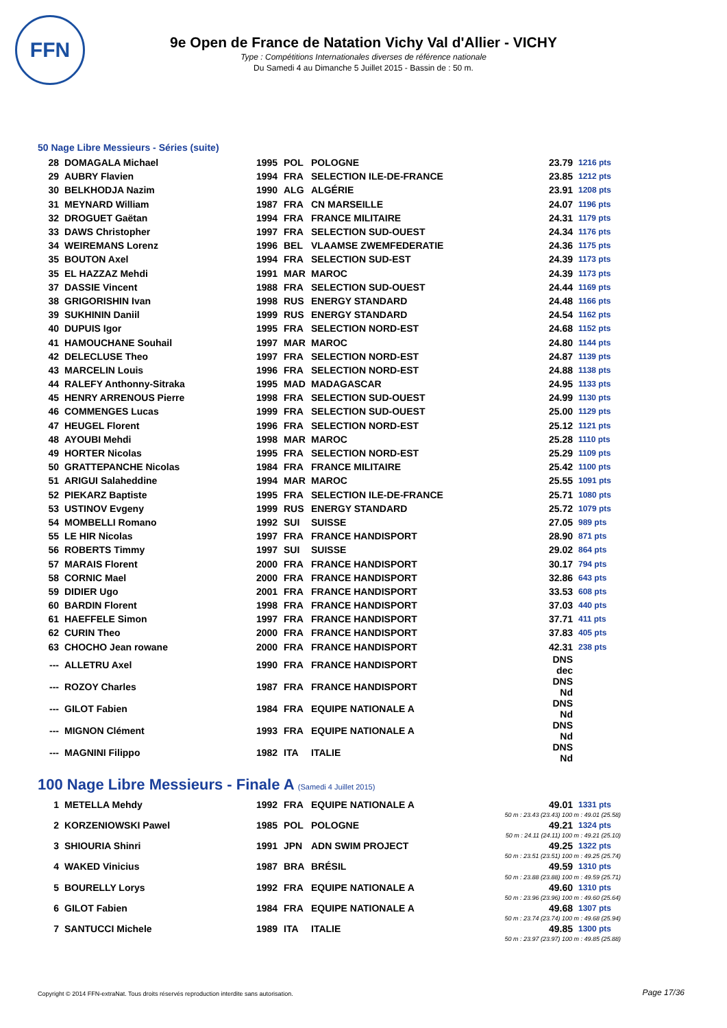FFN
9e Open de France de Natation Vichy Val d'Allier - VICHY
Type : Compétitions Internationales diverses de référence nationale
Du Samedi 4 au Dimanche 5 Juillet 2015 - Bassin de : 50 m.
50 Nage Libre Messieurs - Séries (suite)
| 28 | DOMAGALA Michael | 1995 | POL | POLOGNE | 23.79 | 1216 pts |
| 29 | AUBRY Flavien | 1994 | FRA | SELECTION ILE-DE-FRANCE | 23.85 | 1212 pts |
| 30 | BELKHODJA Nazim | 1990 | ALG | ALGÉRIE | 23.91 | 1208 pts |
| 31 | MEYNARD William | 1987 | FRA | CN MARSEILLE | 24.07 | 1196 pts |
| 32 | DROGUET Gaëtan | 1994 | FRA | FRANCE MILITAIRE | 24.31 | 1179 pts |
| 33 | DAWS Christopher | 1997 | FRA | SELECTION SUD-OUEST | 24.34 | 1176 pts |
| 34 | WEIREMANS Lorenz | 1996 | BEL | VLAAMSE ZWEMFEDERATIE | 24.36 | 1175 pts |
| 35 | BOUTON Axel | 1994 | FRA | SELECTION SUD-EST | 24.39 | 1173 pts |
| 35 | EL HAZZAZ Mehdi | 1991 | MAR | MAROC | 24.39 | 1173 pts |
| 37 | DASSIE Vincent | 1988 | FRA | SELECTION SUD-OUEST | 24.44 | 1169 pts |
| 38 | GRIGORISHIN Ivan | 1998 | RUS | ENERGY STANDARD | 24.48 | 1166 pts |
| 39 | SUKHININ Daniil | 1999 | RUS | ENERGY STANDARD | 24.54 | 1162 pts |
| 40 | DUPUIS Igor | 1995 | FRA | SELECTION NORD-EST | 24.68 | 1152 pts |
| 41 | HAMOUCHANE Souhail | 1997 | MAR | MAROC | 24.80 | 1144 pts |
| 42 | DELECLUSE Theo | 1997 | FRA | SELECTION NORD-EST | 24.87 | 1139 pts |
| 43 | MARCELIN Louis | 1996 | FRA | SELECTION NORD-EST | 24.88 | 1138 pts |
| 44 | RALEFY Anthonny-Sitraka | 1995 | MAD | MADAGASCAR | 24.95 | 1133 pts |
| 45 | HENRY ARRENOUS Pierre | 1998 | FRA | SELECTION SUD-OUEST | 24.99 | 1130 pts |
| 46 | COMMENGES Lucas | 1999 | FRA | SELECTION SUD-OUEST | 25.00 | 1129 pts |
| 47 | HEUGEL Florent | 1996 | FRA | SELECTION NORD-EST | 25.12 | 1121 pts |
| 48 | AYOUBI Mehdi | 1998 | MAR | MAROC | 25.28 | 1110 pts |
| 49 | HORTER Nicolas | 1995 | FRA | SELECTION NORD-EST | 25.29 | 1109 pts |
| 50 | GRATTEPANCHE Nicolas | 1984 | FRA | FRANCE MILITAIRE | 25.42 | 1100 pts |
| 51 | ARIGUI Salaheddine | 1994 | MAR | MAROC | 25.55 | 1091 pts |
| 52 | PIEKARZ Baptiste | 1995 | FRA | SELECTION ILE-DE-FRANCE | 25.71 | 1080 pts |
| 53 | USTINOV Evgeny | 1999 | RUS | ENERGY STANDARD | 25.72 | 1079 pts |
| 54 | MOMBELLI Romano | 1992 | SUI | SUISSE | 27.05 | 989 pts |
| 55 | LE HIR Nicolas | 1997 | FRA | FRANCE HANDISPORT | 28.90 | 871 pts |
| 56 | ROBERTS Timmy | 1997 | SUI | SUISSE | 29.02 | 864 pts |
| 57 | MARAIS Florent | 2000 | FRA | FRANCE HANDISPORT | 30.17 | 794 pts |
| 58 | CORNIC Mael | 2000 | FRA | FRANCE HANDISPORT | 32.86 | 643 pts |
| 59 | DIDIER Ugo | 2001 | FRA | FRANCE HANDISPORT | 33.53 | 608 pts |
| 60 | BARDIN Florent | 1998 | FRA | FRANCE HANDISPORT | 37.03 | 440 pts |
| 61 | HAEFFELE Simon | 1997 | FRA | FRANCE HANDISPORT | 37.71 | 411 pts |
| 62 | CURIN Theo | 2000 | FRA | FRANCE HANDISPORT | 37.83 | 405 pts |
| 63 | CHOCHO Jean rowane | 2000 | FRA | FRANCE HANDISPORT | 42.31 | 238 pts |
| --- | ALLETRU Axel | 1990 | FRA | FRANCE HANDISPORT | DNS dec | |
| --- | ROZOY Charles | 1987 | FRA | FRANCE HANDISPORT | DNS Nd | |
| --- | GILOT Fabien | 1984 | FRA | EQUIPE NATIONALE A | DNS Nd | |
| --- | MIGNON Clément | 1993 | FRA | EQUIPE NATIONALE A | DNS Nd | |
| --- | MAGNINI Filippo | 1982 | ITA | ITALIE | DNS Nd | |
100 Nage Libre Messieurs - Finale A (Samedi 4 Juillet 2015)
| 1 | METELLA Mehdy | 1992 | FRA | EQUIPE NATIONALE A | 49.01 | 1331 pts |
| 50 m : 23.43 (23.43) 100 m : 49.01 (25.58) | | | | | | |
| 2 | KORZENIOWSKI Pawel | 1985 | POL | POLOGNE | 49.21 | 1324 pts |
| 50 m : 24.11 (24.11) 100 m : 49.21 (25.10) | | | | | | |
| 3 | SHIOURIA Shinri | 1991 | JPN | ADN SWIM PROJECT | 49.25 | 1322 pts |
| 50 m : 23.51 (23.51) 100 m : 49.25 (25.74) | | | | | | |
| 4 | WAKED Vinicius | 1987 | BRA | BRÉSIL | 49.59 | 1310 pts |
| 50 m : 23.88 (23.88) 100 m : 49.59 (25.71) | | | | | | |
| 5 | BOURELLY Lorys | 1992 | FRA | EQUIPE NATIONALE A | 49.60 | 1310 pts |
| 50 m : 23.96 (23.96) 100 m : 49.60 (25.64) | | | | | | |
| 6 | GILOT Fabien | 1984 | FRA | EQUIPE NATIONALE A | 49.68 | 1307 pts |
| 50 m : 23.74 (23.74) 100 m : 49.68 (25.94) | | | | | | |
| 7 | SANTUCCI Michele | 1989 | ITA | ITALIE | 49.85 | 1300 pts |
| 50 m : 23.97 (23.97) 100 m : 49.85 (25.88) | | | | | | |
Copyright © 2014 FFN-extraNat. Tous droits réservés reproduction interdite sans autorisation.
Page 17/36